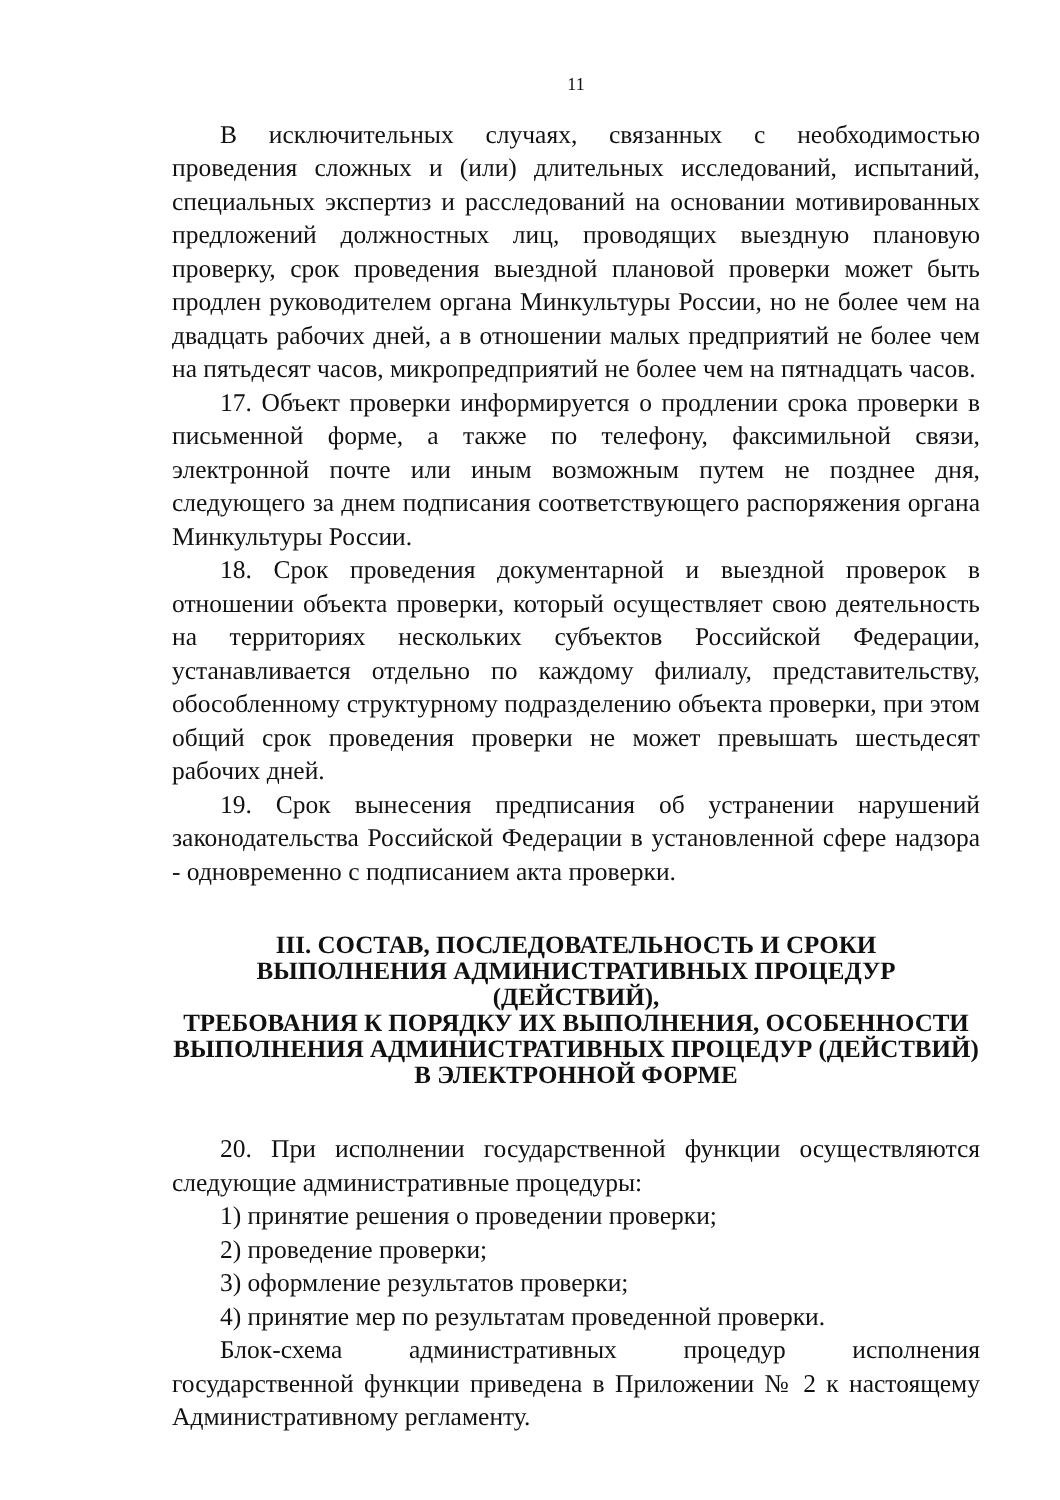11
В исключительных случаях, связанных с необходимостью проведения сложных и (или) длительных исследований, испытаний, специальных экспертиз и расследований на основании мотивированных предложений должностных лиц, проводящих выездную плановую проверку, срок проведения выездной плановой проверки может быть продлен руководителем органа Минкультуры России, но не более чем на двадцать рабочих дней, а в отношении малых предприятий не более чем на пятьдесят часов, микропредприятий не более чем на пятнадцать часов.
17. Объект проверки информируется о продлении срока проверки в письменной форме, а также по телефону, факсимильной связи, электронной почте или иным возможным путем не позднее дня, следующего за днем подписания соответствующего распоряжения органа Минкультуры России.
18. Срок проведения документарной и выездной проверок в отношении объекта проверки, который осуществляет свою деятельность на территориях нескольких субъектов Российской Федерации, устанавливается отдельно по каждому филиалу, представительству, обособленному структурному подразделению объекта проверки, при этом общий срок проведения проверки не может превышать шестьдесят рабочих дней.
19. Срок вынесения предписания об устранении нарушений законодательства Российской Федерации в установленной сфере надзора - одновременно с подписанием акта проверки.
III. СОСТАВ, ПОСЛЕДОВАТЕЛЬНОСТЬ И СРОКИ
ВЫПОЛНЕНИЯ АДМИНИСТРАТИВНЫХ ПРОЦЕДУР (ДЕЙСТВИЙ),
ТРЕБОВАНИЯ К ПОРЯДКУ ИХ ВЫПОЛНЕНИЯ, ОСОБЕННОСТИ
ВЫПОЛНЕНИЯ АДМИНИСТРАТИВНЫХ ПРОЦЕДУР (ДЕЙСТВИЙ)
В ЭЛЕКТРОННОЙ ФОРМЕ
20. При исполнении государственной функции осуществляются следующие административные процедуры:
1) принятие решения о проведении проверки;
2) проведение проверки;
3) оформление результатов проверки;
4) принятие мер по результатам проведенной проверки.
Блок-схема административных процедур исполнения государственной функции приведена в Приложении № 2 к настоящему Административному регламенту.